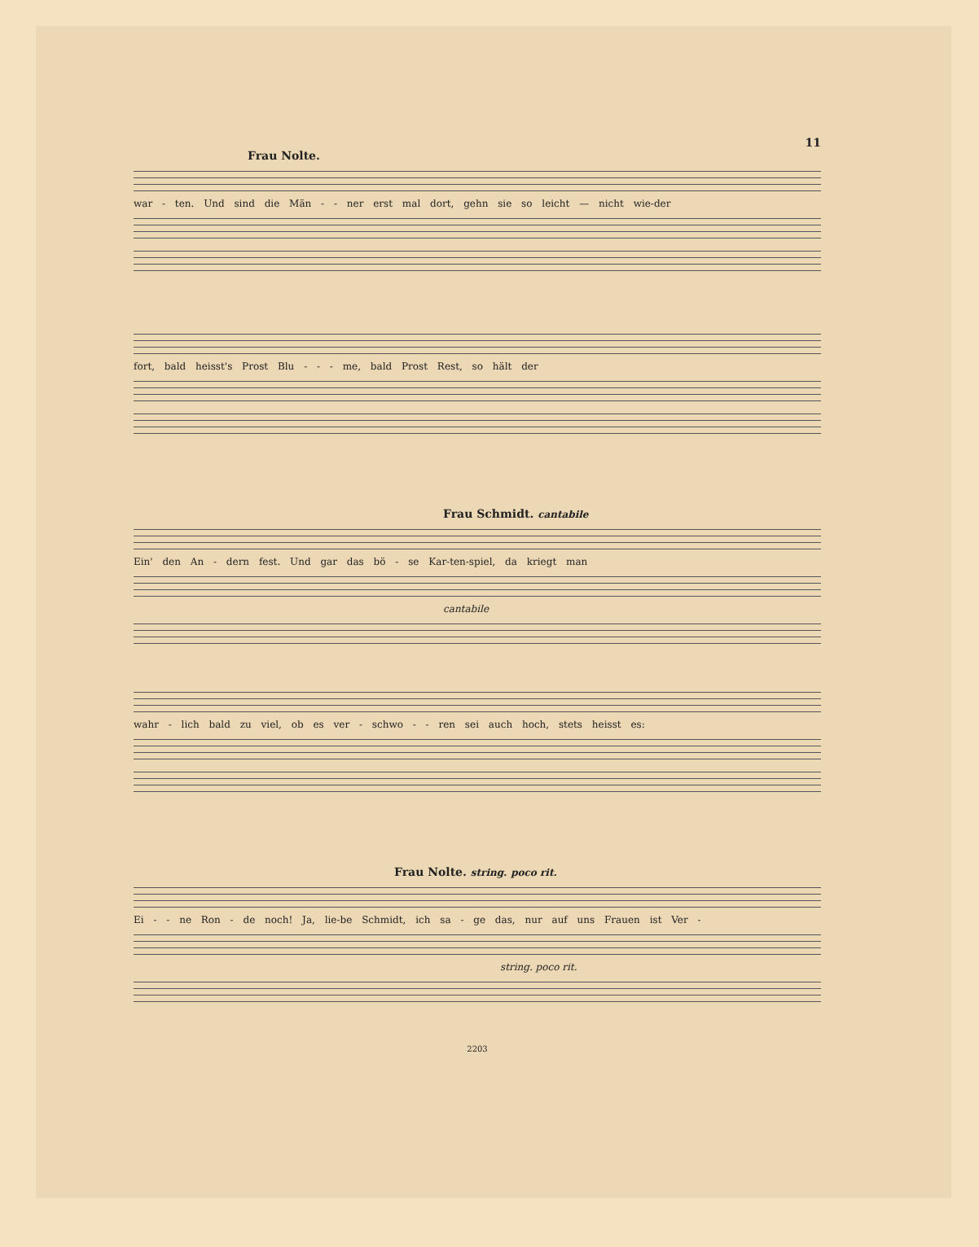11
Frau Nolte.
war - ten. Und sind die Män - - ner erst mal dort, gehn sie so leicht — nicht wie-der
fort, bald heisst's Prost Blu - - - me, bald Prost Rest, so hält der
Frau Schmidt. cantabile
Ein' den An - dern fest. Und gar das bö - se Kar-ten-spiel, da kriegt man
cantabile
wahr - lich bald zu viel, ob es ver - schwo - - ren sei auch hoch, stets heisst es:
Frau Nolte. string. poco rit.
Ei - - ne Ron - de noch! Ja, lie-be Schmidt, ich sa - ge das, nur auf uns Frauen ist Ver -
string. poco rit.
2203